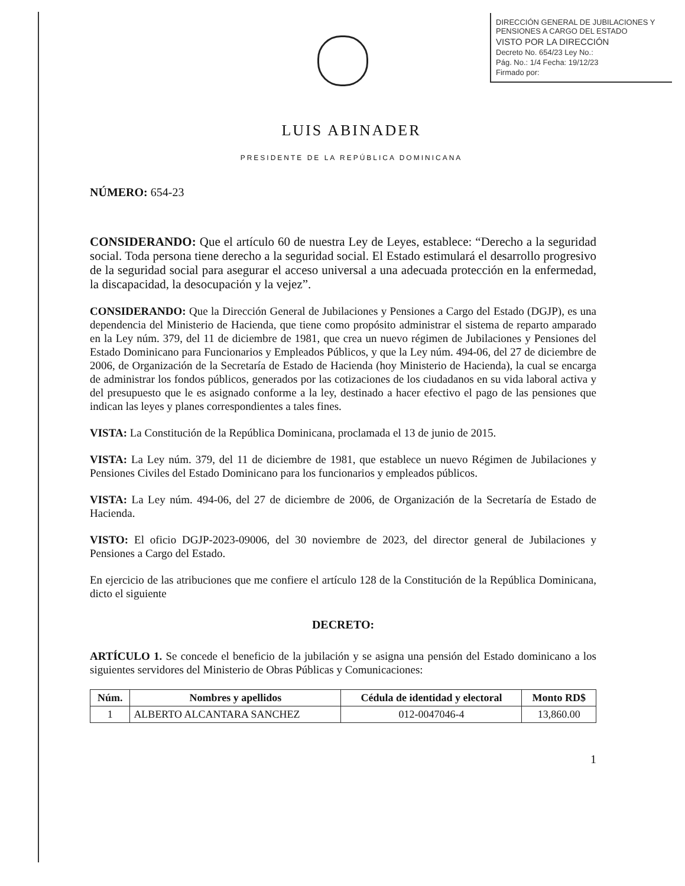DIRECCIÓN GENERAL DE JUBILACIONES Y PENSIONES A CARGO DEL ESTADO
VISTO POR LA DIRECCIÓN
Decreto No. 654/23 Ley No.:
Pág. No.: 1/4 Fecha: 19/12/23
Firmado por:
LUIS ABINADER
PRESIDENTE DE LA REPÚBLICA DOMINICANA
NÚMERO: 654-23
CONSIDERANDO: Que el artículo 60 de nuestra Ley de Leyes, establece: “Derecho a la seguridad social. Toda persona tiene derecho a la seguridad social. El Estado estimulará el desarrollo progresivo de la seguridad social para asegurar el acceso universal a una adecuada protección en la enfermedad, la discapacidad, la desocupación y la vejez”.
CONSIDERANDO: Que la Dirección General de Jubilaciones y Pensiones a Cargo del Estado (DGJP), es una dependencia del Ministerio de Hacienda, que tiene como propósito administrar el sistema de reparto amparado en la Ley núm. 379, del 11 de diciembre de 1981, que crea un nuevo régimen de Jubilaciones y Pensiones del Estado Dominicano para Funcionarios y Empleados Públicos, y que la Ley núm. 494-06, del 27 de diciembre de 2006, de Organización de la Secretaría de Estado de Hacienda (hoy Ministerio de Hacienda), la cual se encarga de administrar los fondos públicos, generados por las cotizaciones de los ciudadanos en su vida laboral activa y del presupuesto que le es asignado conforme a la ley, destinado a hacer efectivo el pago de las pensiones que indican las leyes y planes correspondientes a tales fines.
VISTA: La Constitución de la República Dominicana, proclamada el 13 de junio de 2015.
VISTA: La Ley núm. 379, del 11 de diciembre de 1981, que establece un nuevo Régimen de Jubilaciones y Pensiones Civiles del Estado Dominicano para los funcionarios y empleados públicos.
VISTA: La Ley núm. 494-06, del 27 de diciembre de 2006, de Organización de la Secretaría de Estado de Hacienda.
VISTO: El oficio DGJP-2023-09006, del 30 noviembre de 2023, del director general de Jubilaciones y Pensiones a Cargo del Estado.
En ejercicio de las atribuciones que me confiere el artículo 128 de la Constitución de la República Dominicana, dicto el siguiente
DECRETO:
ARTÍCULO 1. Se concede el beneficio de la jubilación y se asigna una pensión del Estado dominicano a los siguientes servidores del Ministerio de Obras Públicas y Comunicaciones:
| Núm. | Nombres y apellidos | Cédula de identidad y electoral | Monto RD$ |
| --- | --- | --- | --- |
| 1 | ALBERTO ALCANTARA SANCHEZ | 012-0047046-4 | 13,860.00 |
1